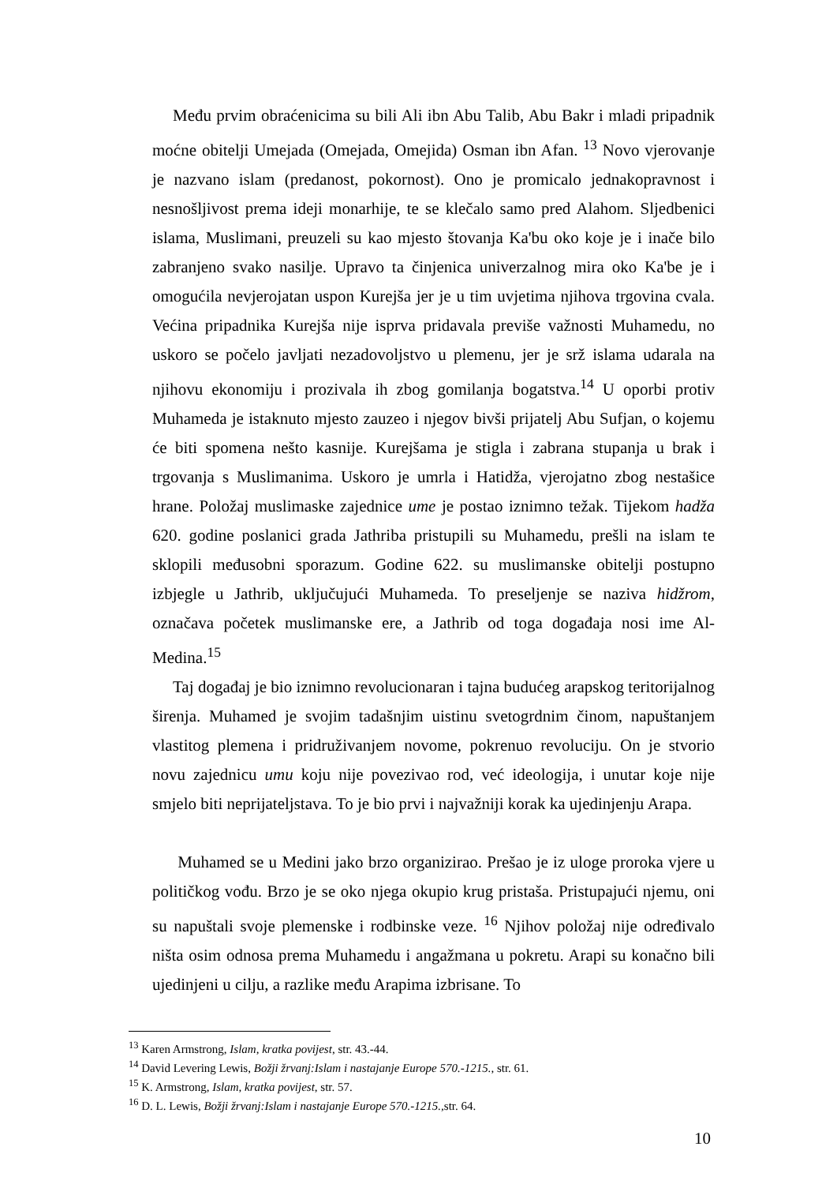Među prvim obraćenicima su bili Ali ibn Abu Talib, Abu Bakr i mladi pripadnik moćne obitelji Umejada (Omejada, Omejida) Osman ibn Afan. <sup>13</sup> Novo vjerovanje je nazvano islam (predanost, pokornost). Ono je promicalo jednakopravnost i nesnošljivost prema ideji monarhije, te se klečalo samo pred Alahom. Sljedbenici islama, Muslimani, preuzeli su kao mjesto štovanja Ka'bu oko koje je i inače bilo zabranjeno svako nasilje. Upravo ta činjenica univerzalnog mira oko Ka'be je i omogućila nevjerojatan uspon Kurejša jer je u tim uvjetima njihova trgovina cvala. Većina pripadnika Kurejša nije isprva pridavala previše važnosti Muhamedu, no uskoro se počelo javljati nezadovoljstvo u plemenu, jer je srž islama udarala na njihovu ekonomiju i prozivala ih zbog gomilanja bogatstva.<sup>14</sup> U oporbi protiv Muhameda je istaknuto mjesto zauzeo i njegov bivši prijatelj Abu Sufjan, o kojemu će biti spomena nešto kasnije. Kurejšama je stigla i zabrana stupanja u brak i trgovanja s Muslimanima. Uskoro je umrla i Hatidža, vjerojatno zbog nestašice hrane. Položaj muslimaske zajednice ume je postao iznimno težak. Tijekom hadža 620. godine poslanici grada Jathriba pristupili su Muhamedu, prešli na islam te sklopili međusobni sporazum. Godine 622. su muslimanske obitelji postupno izbjegle u Jathrib, uključujući Muhameda. To preseljenje se naziva hidžrom, označava početek muslimanske ere, a Jathrib od toga događaja nosi ime Al-Medina.<sup>15</sup>
Taj događaj je bio iznimno revolucionaran i tajna budućeg arapskog teritorijalnog širenja. Muhamed je svojim tadašnjim uistinu svetogrdnim činom, napuštanjem vlastitog plemena i pridruživanjem novome, pokrenuo revoluciju. On je stvorio novu zajednicu umu koju nije povezivao rod, već ideologija, i unutar koje nije smjelo biti neprijateljstava. To je bio prvi i najvažniji korak ka ujedinjenju Arapa.
Muhamed se u Medini jako brzo organizirao. Prešao je iz uloge proroka vjere u političkog vođu. Brzo je se oko njega okupio krug pristaša. Pristupajući njemu, oni su napuštali svoje plemenske i rodbinske veze. <sup>16</sup> Njihov položaj nije određivalo ništa osim odnosa prema Muhamedu i angažmana u pokretu. Arapi su konačno bili ujedinjeni u cilju, a razlike među Arapima izbrisane. To
<sup>13</sup> Karen Armstrong, Islam, kratka povijest, str. 43.-44.
<sup>14</sup> David Levering Lewis, Božji žrvanj:Islam i nastajanje Europe 570.-1215., str. 61.
<sup>15</sup> K. Armstrong, Islam, kratka povijest, str. 57.
<sup>16</sup> D. L. Lewis, Božji žrvanj:Islam i nastajanje Europe 570.-1215., str. 64.
10